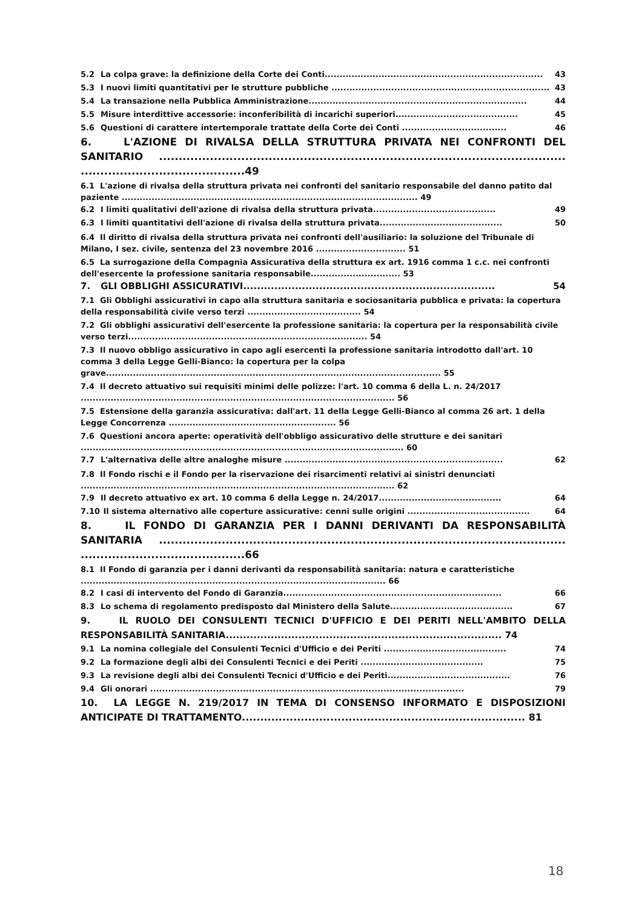5.2 La colpa grave: la definizione della Corte dei Conti......................................................................... 43
5.3 I nuovi limiti quantitativi per le strutture pubbliche ......................................................................... 43
5.4 La transazione nella Pubblica Amministrazione......................................................................... 44
5.5 Misure interdittive accessorie: inconferibilità di incarichi superiori......................................... 45
5.6 Questioni di carattere intertemporale trattate della Corte dei Conti ................................... 46
6. L'AZIONE DI RIVALSA DELLA STRUTTURA PRIVATA NEI CONFRONTI DEL SANITARIO ........................................................................................................ ..........................................49
6.1 L'azione di rivalsa della struttura privata nei confronti del sanitario responsabile del danno patito dal paziente ................................................................................................... 49
6.2 I limiti qualitativi dell'azione di rivalsa della struttura privata......................................... 49
6.3 I limiti quantitativi dell'azione di rivalsa della struttura privata......................................... 50
6.4 Il diritto di rivalsa della struttura privata nei confronti dell'ausiliario: la soluzione del Tribunale di Milano, I sez. civile, sentenza del 23 novembre 2016 .............................. 51
6.5 La surrogazione della Compagnia Assicurativa della struttura ex art. 1916 comma 1 c.c. nei confronti dell'esercente la professione sanitaria responsabile.............................. 53
7. GLI OBBLIGHI ASSICURATIVI......................................................................... 54
7.1 Gli Obblighi assicurativi in capo alla struttura sanitaria e sociosanitaria pubblica e privata: la copertura della responsabilità civile verso terzi ...................................... 54
7.2 Gli obblighi assicurativi dell'esercente la professione sanitaria: la copertura per la responsabilità civile verso terzi................................................................................ 54
7.3 Il nuovo obbligo assicurativo in capo agli esercenti la professione sanitaria introdotto dall'art. 10 comma 3 della Legge Gelli-Bianco: la copertura per la colpa grave................................................................................................................ 55
7.4 Il decreto attuativo sui requisiti minimi delle polizze: l'art. 10 comma 6 della L. n. 24/2017 ......................................................................................................... 56
7.5 Estensione della garanzia assicurativa: dall'art. 11 della Legge Gelli-Bianco al comma 26 art. 1 della Legge Concorrenza ........................................................ 56
7.6 Questioni ancora aperte: operatività dell'obbligo assicurativo delle strutture e dei sanitari ............................................................................................................ 60
7.7 L'alternativa delle altre analoghe misure ......................................................................... 62
7.8 Il Fondo rischi e il Fondo per la riservazione dei risarcimenti relativi ai sinistri denunciati ......................................................................................................... 62
7.9 Il decreto attuativo ex art. 10 comma 6 della Legge n. 24/2017......................................... 64
7.10 Il sistema alternativo alle coperture assicurative: cenni sulle origini ......................................... 64
8. IL FONDO DI GARANZIA PER I DANNI DERIVANTI DA RESPONSABILITÀ SANITARIA ........................................................................................................ ..........................................66
8.1 Il Fondo di garanzia per i danni derivanti da responsabilità sanitaria: natura e caratteristiche ...................................................................................................... 66
8.2 I casi di intervento del Fondo di Garanzia......................................................................... 66
8.3 Lo schema di regolamento predisposto dal Ministero della Salute......................................... 67
9. IL RUOLO DEI CONSULENTI TECNICI D'UFFICIO E DEI PERITI NELL'AMBITO DELLA RESPONSABILITÀ SANITARIA................................................................................ 74
9.1 La nomina collegiale del Consulenti Tecnici d'Ufficio e dei Periti ......................................... 74
9.2 La formazione degli albi dei Consulenti Tecnici e dei Periti ......................................... 75
9.3 La revisione degli albi dei Consulenti Tecnici d'Ufficio e dei Periti......................................... 76
9.4 Gli onorari ......................................................................................................... 79
10. LA LEGGE N. 219/2017 IN TEMA DI CONSENSO INFORMATO E DISPOSIZIONI ANTICIPATE DI TRATTAMENTO............................................................................. 81
18